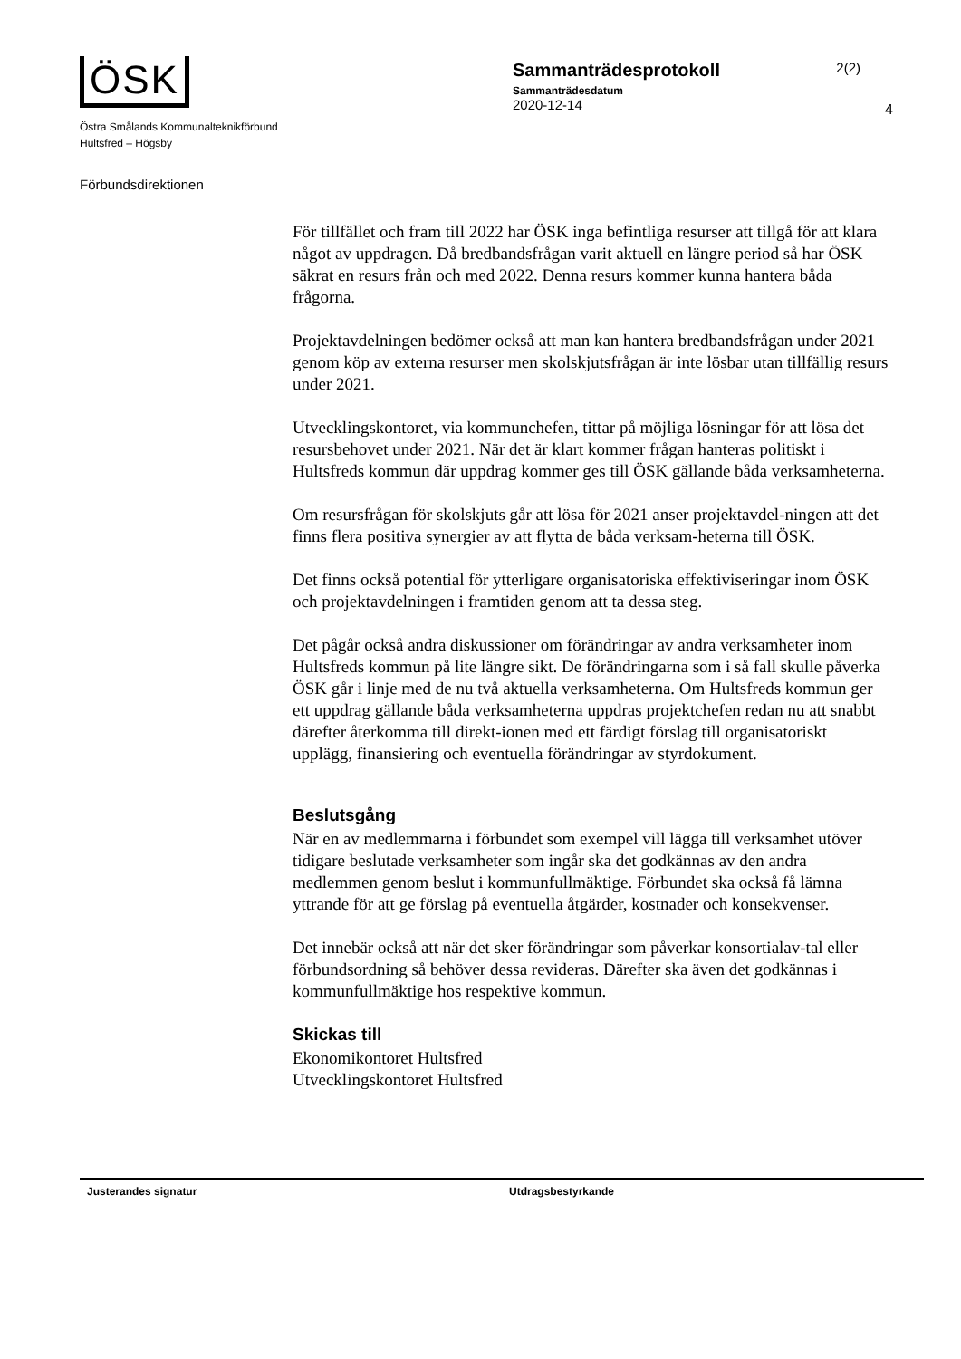ÖSK
Östra Smålands Kommunalteknikförbund
Hultsfred – Högsby
Förbundsdirektionen
Sammanträdesprotokoll
2(2)
Sammanträdesdatum
2020-12-14
4
För tillfället och fram till 2022 har ÖSK inga befintliga resurser att tillgå för att klara något av uppdragen. Då bredbandsfrågan varit aktuell en längre period så har ÖSK säkrat en resurs från och med 2022. Denna resurs kommer kunna hantera båda frågorna.
Projektavdelningen bedömer också att man kan hantera bredbandsfrågan under 2021 genom köp av externa resurser men skolskjutsfrågan är inte lösbar utan tillfällig resurs under 2021.
Utvecklingskontoret, via kommunchefen, tittar på möjliga lösningar för att lösa det resursbehovet under 2021. När det är klart kommer frågan hanteras politiskt i Hultsfreds kommun där uppdrag kommer ges till ÖSK gällande båda verksamheterna.
Om resursfrågan för skolskjuts går att lösa för 2021 anser projektavdel-ningen att det finns flera positiva synergier av att flytta de båda verksam-heterna till ÖSK.
Det finns också potential för ytterligare organisatoriska effektiviseringar inom ÖSK och projektavdelningen i framtiden genom att ta dessa steg.
Det pågår också andra diskussioner om förändringar av andra verksamheter inom Hultsfreds kommun på lite längre sikt. De förändringarna som i så fall skulle påverka ÖSK går i linje med de nu två aktuella verksamheterna. Om Hultsfreds kommun ger ett uppdrag gällande båda verksamheterna uppdras projektchefen redan nu att snabbt därefter återkomma till direkt-ionen med ett färdigt förslag till organisatoriskt upplägg, finansiering och eventuella förändringar av styrdokument.
Beslutsgång
När en av medlemmarna i förbundet som exempel vill lägga till verksamhet utöver tidigare beslutade verksamheter som ingår ska det godkännas av den andra medlemmen genom beslut i kommunfullmäktige. Förbundet ska också få lämna yttrande för att ge förslag på eventuella åtgärder, kostnader och konsekvenser.
Det innebär också att när det sker förändringar som påverkar konsortialav-tal eller förbundsordning så behöver dessa revideras. Därefter ska även det godkännas i kommunfullmäktige hos respektive kommun.
Skickas till
Ekonomikontoret Hultsfred
Utvecklingskontoret Hultsfred
Justerandes signatur Utdragsbestyrkande